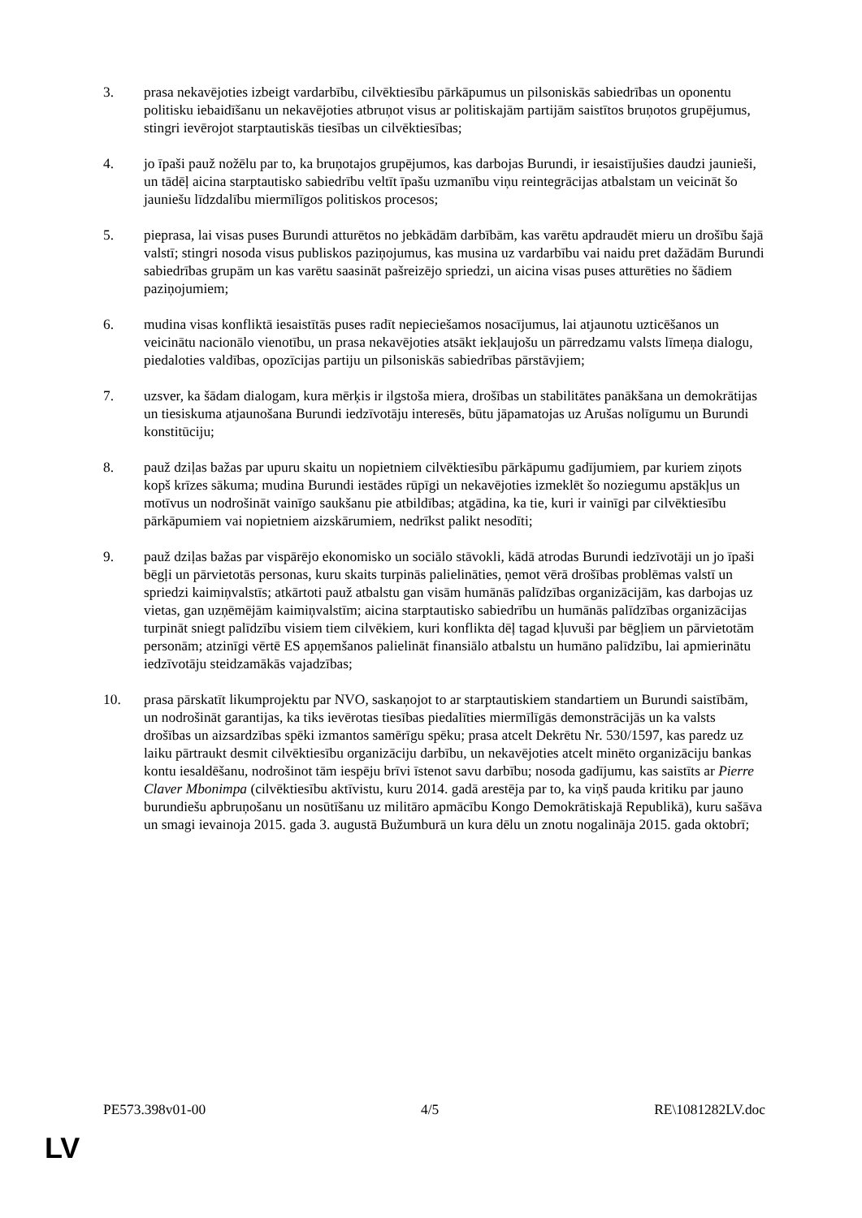3. prasa nekavējoties izbeigt vardarbību, cilvēktiesību pārkāpumus un pilsoniskās sabiedrības un oponentu politisku iebaidīšanu un nekavējoties atbruņot visus ar politiskajām partijām saistītos bruņotos grupējumus, stingri ievērojot starptautiskās tiesības un cilvēktiesības;
4. jo īpaši pauž nožēlu par to, ka bruņotajos grupējumos, kas darbojas Burundi, ir iesaistījušies daudzi jaunieši, un tādēļ aicina starptautisko sabiedrību veltīt īpašu uzmanību viņu reintegrācijas atbalstam un veicināt šo jauniešu līdzdalību miermīlīgos politiskos procesos;
5. pieprasa, lai visas puses Burundi atturētos no jebkādām darbībām, kas varētu apdraudēt mieru un drošību šajā valstī; stingri nosoda visus publiskos paziņojumus, kas musina uz vardarbību vai naidu pret dažādām Burundi sabiedrības grupām un kas varētu saasināt pašreizējo spriedzi, un aicina visas puses atturēties no šādiem paziņojumiem;
6. mudina visas konfliktā iesaistītās puses radīt nepieciešamos nosacījumus, lai atjaunotu uzticēšanos un veicinātu nacionālo vienotību, un prasa nekavējoties atsākt iekļaujošu un pārredzamu valsts līmeņa dialogu, piedaloties valdības, opozīcijas partiju un pilsoniskās sabiedrības pārstāvjiem;
7. uzsver, ka šādam dialogam, kura mērķis ir ilgstoša miera, drošības un stabilitātes panākšana un demokrātijas un tiesiskuma atjaunošana Burundi iedzīvotāju interesēs, būtu jāpamatojas uz Arušas nolīgumu un Burundi konstitūciju;
8. pauž dziļas bažas par upuru skaitu un nopietniem cilvēktiesību pārkāpumu gadījumiem, par kuriem ziņots kopš krīzes sākuma; mudina Burundi iestādes rūpīgi un nekavējoties izmeklēt šo noziegumu apstākļus un motīvus un nodrošināt vainīgo saukšanu pie atbildības; atgādina, ka tie, kuri ir vainīgi par cilvēktiesību pārkāpumiem vai nopietniem aizskārumiem, nedrīkst palikt nesodīti;
9. pauž dziļas bažas par vispārējo ekonomisko un sociālo stāvokli, kādā atrodas Burundi iedzīvotāji un jo īpaši bēgļi un pārvietotās personas, kuru skaits turpinās palielināties, ņemot vērā drošības problēmas valstī un spriedzi kaimiņvalstīs; atkārtoti pauž atbalstu gan visām humānās palīdzības organizācijām, kas darbojas uz vietas, gan uzņēmējām kaimiņvalstīm; aicina starptautisko sabiedrību un humānās palīdzības organizācijas turpināt sniegt palīdzību visiem tiem cilvēkiem, kuri konflikta dēļ tagad kļuvuši par bēgļiem un pārvietotām personām; atzinīgi vērtē ES apņemšanos palielināt finansiālo atbalstu un humāno palīdzību, lai apmierinātu iedzīvotāju steidzamākās vajadzības;
10. prasa pārskatīt likumprojektu par NVO, saskaņojot to ar starptautiskiem standartiem un Burundi saistībām, un nodrošināt garantijas, ka tiks ievērotas tiesības piedalīties miermīlīgās demonstrācijās un ka valsts drošības un aizsardzības spēki izmantos samērīgu spēku; prasa atcelt Dekrētu Nr. 530/1597, kas paredz uz laiku pārtraukt desmit cilvēktiesību organizāciju darbību, un nekavējoties atcelt minēto organizāciju bankas kontu iesaldēšanu, nodrošinot tām iespēju brīvi īstenot savu darbību; nosoda gadījumu, kas saistīts ar Pierre Claver Mbonimpa (cilvēktiesību aktīvistu, kuru 2014. gadā arestēja par to, ka viņš pauda kritiku par jauno burundiešu apbruņošanu un nosūtīšanu uz militāro apmācību Kongo Demokrātiskajā Republikā), kuru sašāva un smagi ievainoja 2015. gada 3. augustā Bužumburā un kura dēlu un znotu nogalināja 2015. gada oktobrī;
PE573.398v01-00 4/5 RE\1081282LV.doc
LV